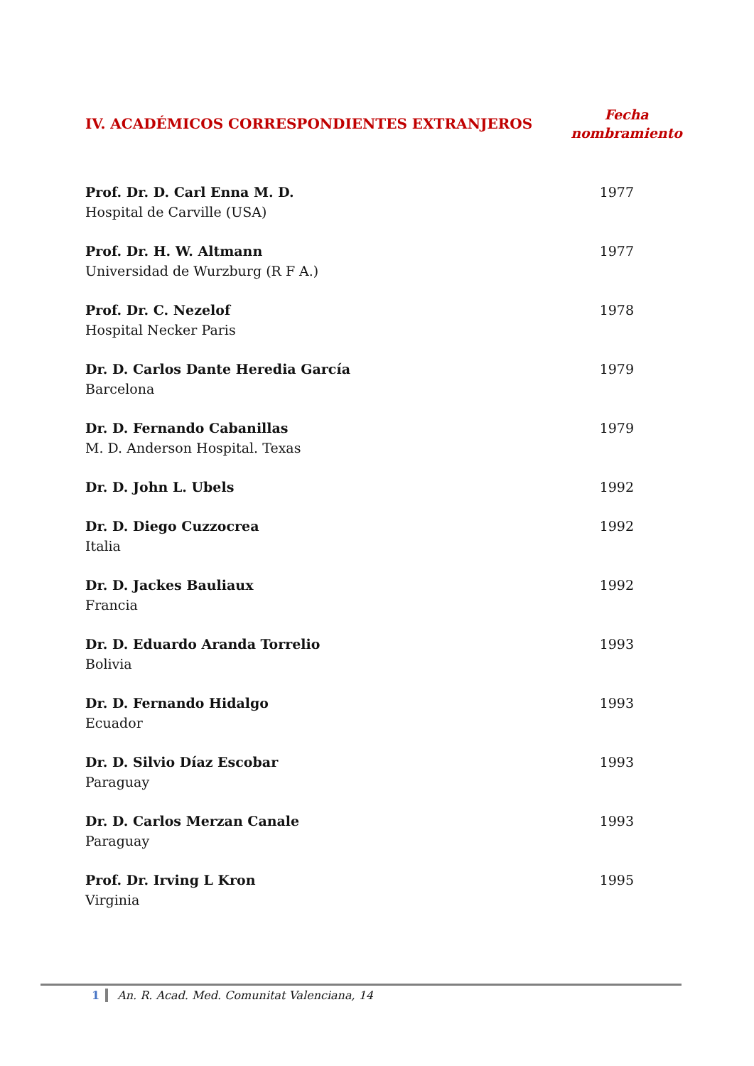IV. ACADÉMICOS CORRESPONDIENTES EXTRANJEROS
Fecha
nombramiento
| Prof. Dr. D. Carl Enna M. D. Hospital de Carville (USA) | 1977 |
| Prof. Dr. H. W. Altmann Universidad de Wurzburg (R F A.) | 1977 |
| Prof. Dr. C. Nezelof Hospital Necker Paris | 1978 |
| Dr. D. Carlos Dante Heredia García Barcelona | 1979 |
| Dr. D. Fernando Cabanillas M. D. Anderson Hospital. Texas | 1979 |
| Dr. D. John L. Ubels | 1992 |
| Dr. D. Diego Cuzzocrea Italia | 1992 |
| Dr. D. Jackes Bauliaux Francia | 1992 |
| Dr. D. Eduardo Aranda Torrelio Bolivia | 1993 |
| Dr. D. Fernando Hidalgo Ecuador | 1993 |
| Dr. D. Silvio Díaz Escobar Paraguay | 1993 |
| Dr. D. Carlos Merzan Canale Paraguay | 1993 |
| Prof. Dr. Irving L Kron Virginia | 1995 |
1 An. R. Acad. Med. Comunitat Valenciana, 14